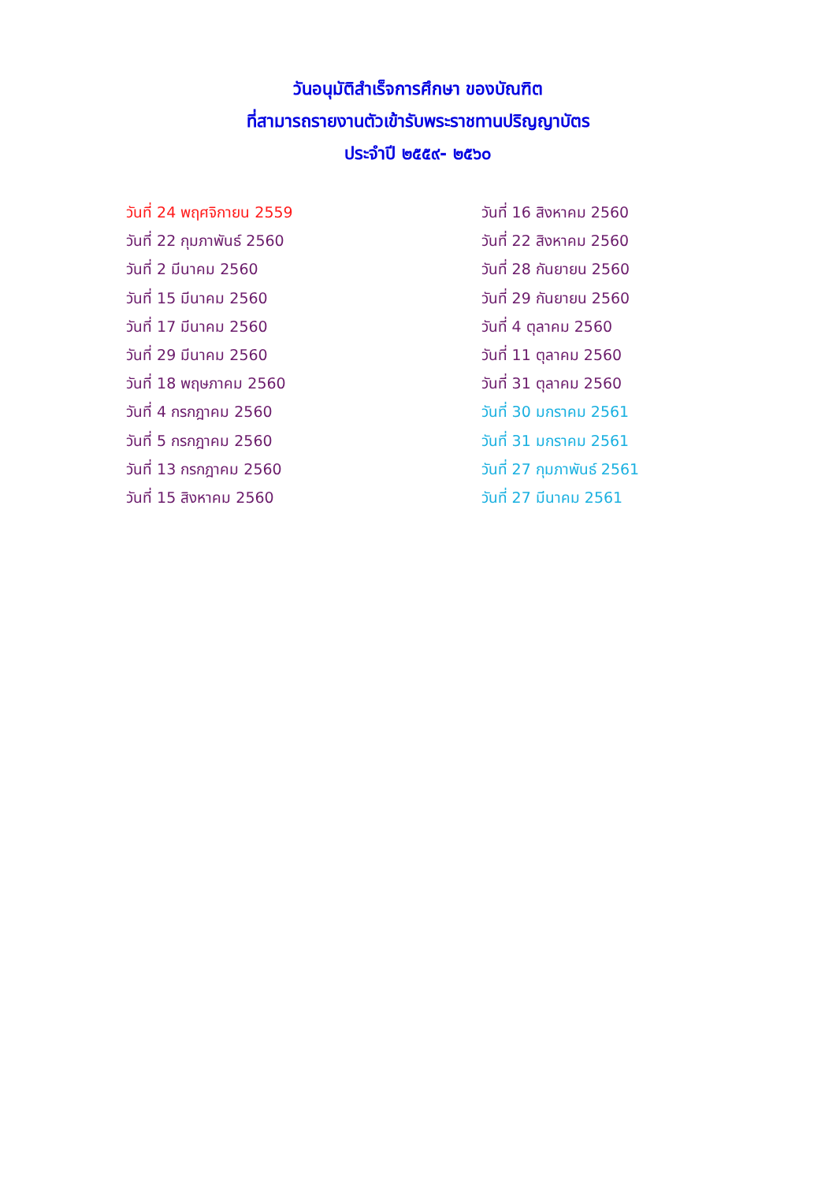วันอนุมัติสำเร็จการศึกษา ของบัณฑิต
ที่สามารถรายงานตัวเข้ารับพระราชทานปริญญาบัตร
ประจำปี ๒๕๕๙- ๒๕๖๐
วันที่ 24 พฤศจิกายน 2559
วันที่ 22 กุมภาพันธ์ 2560
วันที่ 2 มีนาคม 2560
วันที่ 15 มีนาคม 2560
วันที่ 17 มีนาคม 2560
วันที่ 29 มีนาคม 2560
วันที่ 18 พฤษภาคม 2560
วันที่ 4 กรกฎาคม 2560
วันที่ 5 กรกฎาคม 2560
วันที่ 13 กรกฎาคม 2560
วันที่ 15 สิงหาคม 2560
วันที่ 16 สิงหาคม 2560
วันที่ 22 สิงหาคม 2560
วันที่ 28 กันยายน 2560
วันที่ 29 กันยายน 2560
วันที่ 4 ตุลาคม 2560
วันที่ 11 ตุลาคม 2560
วันที่ 31 ตุลาคม 2560
วันที่ 30 มกราคม 2561
วันที่ 31 มกราคม 2561
วันที่ 27 กุมภาพันธ์ 2561
วันที่ 27 มีนาคม 2561